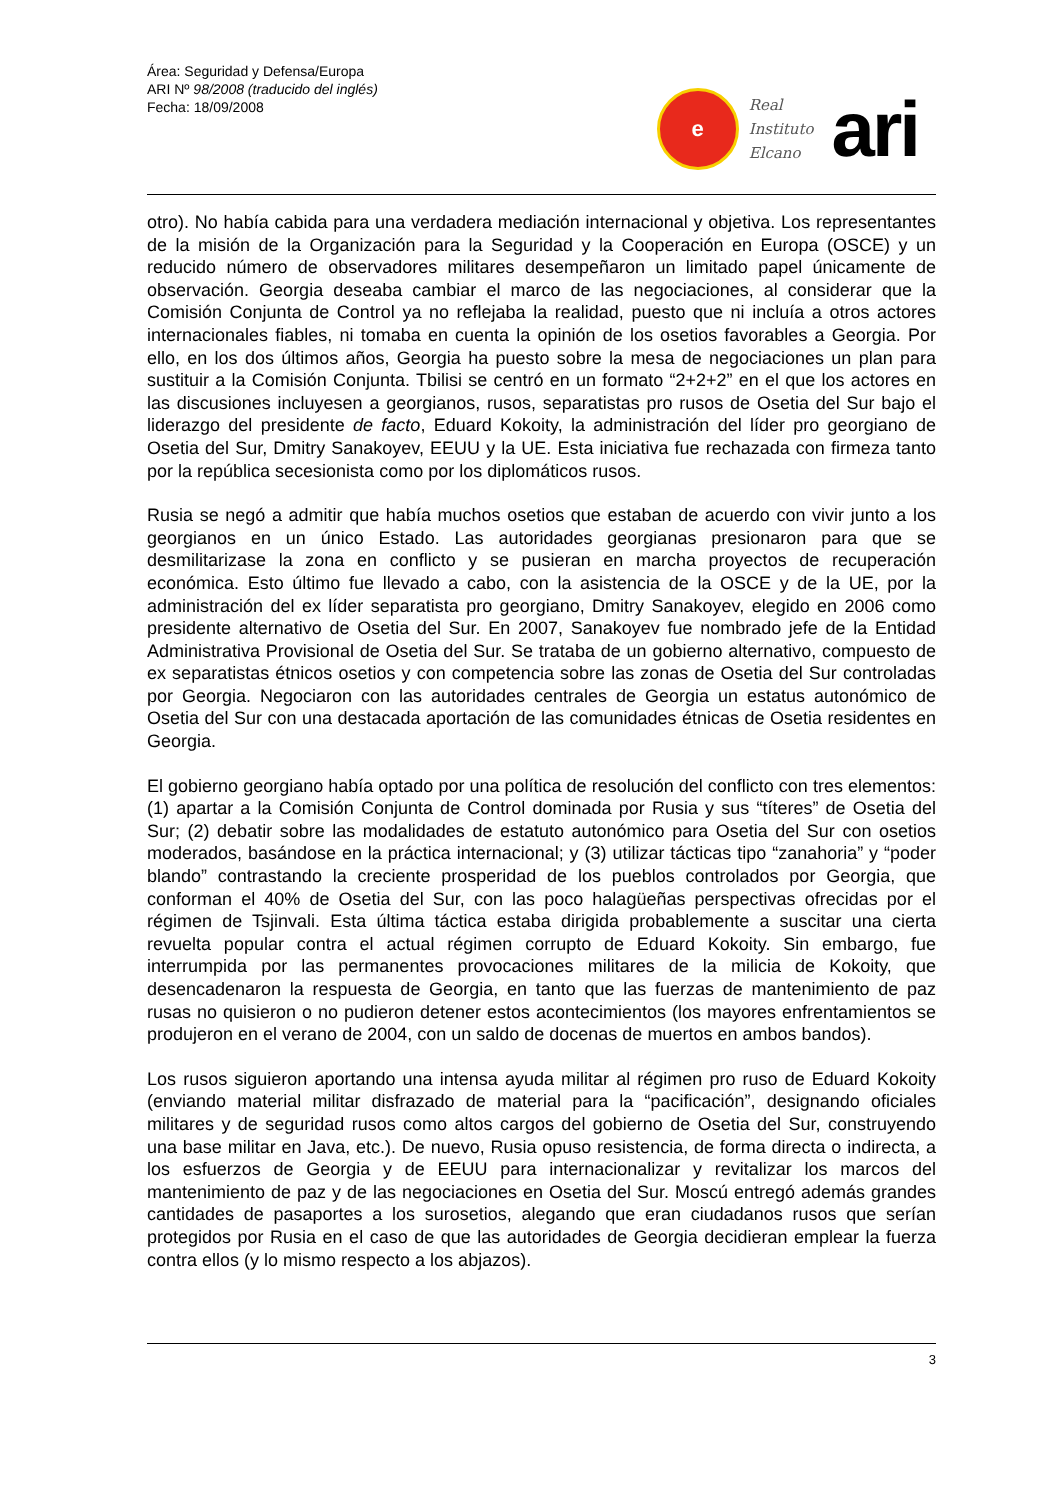Área: Seguridad y Defensa/Europa
ARI Nº 98/2008 (traducido del inglés)
Fecha: 18/09/2008
e
Real
Instituto
Elcano
ari
otro). No había cabida para una verdadera mediación internacional y objetiva. Los representantes de la misión de la Organización para la Seguridad y la Cooperación en Europa (OSCE) y un reducido número de observadores militares desempeñaron un limitado papel únicamente de observación. Georgia deseaba cambiar el marco de las negociaciones, al considerar que la Comisión Conjunta de Control ya no reflejaba la realidad, puesto que ni incluía a otros actores internacionales fiables, ni tomaba en cuenta la opinión de los osetios favorables a Georgia. Por ello, en los dos últimos años, Georgia ha puesto sobre la mesa de negociaciones un plan para sustituir a la Comisión Conjunta. Tbilisi se centró en un formato “2+2+2” en el que los actores en las discusiones incluyesen a georgianos, rusos, separatistas pro rusos de Osetia del Sur bajo el liderazgo del presidente de facto, Eduard Kokoity, la administración del líder pro georgiano de Osetia del Sur, Dmitry Sanakoyev, EEUU y la UE. Esta iniciativa fue rechazada con firmeza tanto por la república secesionista como por los diplomáticos rusos.
Rusia se negó a admitir que había muchos osetios que estaban de acuerdo con vivir junto a los georgianos en un único Estado. Las autoridades georgianas presionaron para que se desmilitarizase la zona en conflicto y se pusieran en marcha proyectos de recuperación económica. Esto último fue llevado a cabo, con la asistencia de la OSCE y de la UE, por la administración del ex líder separatista pro georgiano, Dmitry Sanakoyev, elegido en 2006 como presidente alternativo de Osetia del Sur. En 2007, Sanakoyev fue nombrado jefe de la Entidad Administrativa Provisional de Osetia del Sur. Se trataba de un gobierno alternativo, compuesto de ex separatistas étnicos osetios y con competencia sobre las zonas de Osetia del Sur controladas por Georgia. Negociaron con las autoridades centrales de Georgia un estatus autonómico de Osetia del Sur con una destacada aportación de las comunidades étnicas de Osetia residentes en Georgia.
El gobierno georgiano había optado por una política de resolución del conflicto con tres elementos: (1) apartar a la Comisión Conjunta de Control dominada por Rusia y sus “títeres” de Osetia del Sur; (2) debatir sobre las modalidades de estatuto autonómico para Osetia del Sur con osetios moderados, basándose en la práctica internacional; y (3) utilizar tácticas tipo “zanahoria” y “poder blando” contrastando la creciente prosperidad de los pueblos controlados por Georgia, que conforman el 40% de Osetia del Sur, con las poco halagüeñas perspectivas ofrecidas por el régimen de Tsjinvali. Esta última táctica estaba dirigida probablemente a suscitar una cierta revuelta popular contra el actual régimen corrupto de Eduard Kokoity. Sin embargo, fue interrumpida por las permanentes provocaciones militares de la milicia de Kokoity, que desencadenaron la respuesta de Georgia, en tanto que las fuerzas de mantenimiento de paz rusas no quisieron o no pudieron detener estos acontecimientos (los mayores enfrentamientos se produjeron en el verano de 2004, con un saldo de docenas de muertos en ambos bandos).
Los rusos siguieron aportando una intensa ayuda militar al régimen pro ruso de Eduard Kokoity (enviando material militar disfrazado de material para la “pacificación”, designando oficiales militares y de seguridad rusos como altos cargos del gobierno de Osetia del Sur, construyendo una base militar en Java, etc.). De nuevo, Rusia opuso resistencia, de forma directa o indirecta, a los esfuerzos de Georgia y de EEUU para internacionalizar y revitalizar los marcos del mantenimiento de paz y de las negociaciones en Osetia del Sur. Moscú entregó además grandes cantidades de pasaportes a los surosetios, alegando que eran ciudadanos rusos que serían protegidos por Rusia en el caso de que las autoridades de Georgia decidieran emplear la fuerza contra ellos (y lo mismo respecto a los abjazos).
3